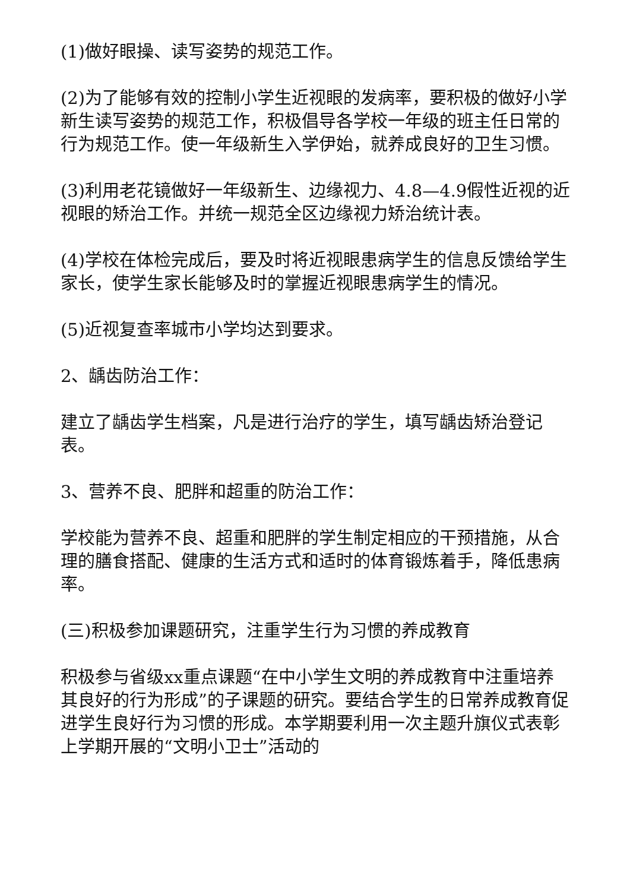(1)做好眼操、读写姿势的规范工作。
(2)为了能够有效的控制小学生近视眼的发病率，要积极的做好小学新生读写姿势的规范工作，积极倡导各学校一年级的班主任日常的行为规范工作。使一年级新生入学伊始，就养成良好的卫生习惯。
(3)利用老花镜做好一年级新生、边缘视力、4.8—4.9假性近视的近视眼的矫治工作。并统一规范全区边缘视力矫治统计表。
(4)学校在体检完成后，要及时将近视眼患病学生的信息反馈给学生家长，使学生家长能够及时的掌握近视眼患病学生的情况。
(5)近视复查率城市小学均达到要求。
2、龋齿防治工作：
建立了龋齿学生档案，凡是进行治疗的学生，填写龋齿矫治登记表。
3、营养不良、肥胖和超重的防治工作：
学校能为营养不良、超重和肥胖的学生制定相应的干预措施，从合理的膳食搭配、健康的生活方式和适时的体育锻炼着手，降低患病率。
(三)积极参加课题研究，注重学生行为习惯的养成教育
积极参与省级xx重点课题“在中小学生文明的养成教育中注重培养其良好的行为形成”的子课题的研究。要结合学生的日常养成教育促进学生良好行为习惯的形成。本学期要利用一次主题升旗仪式表彰上学期开展的“文明小卫士”活动的